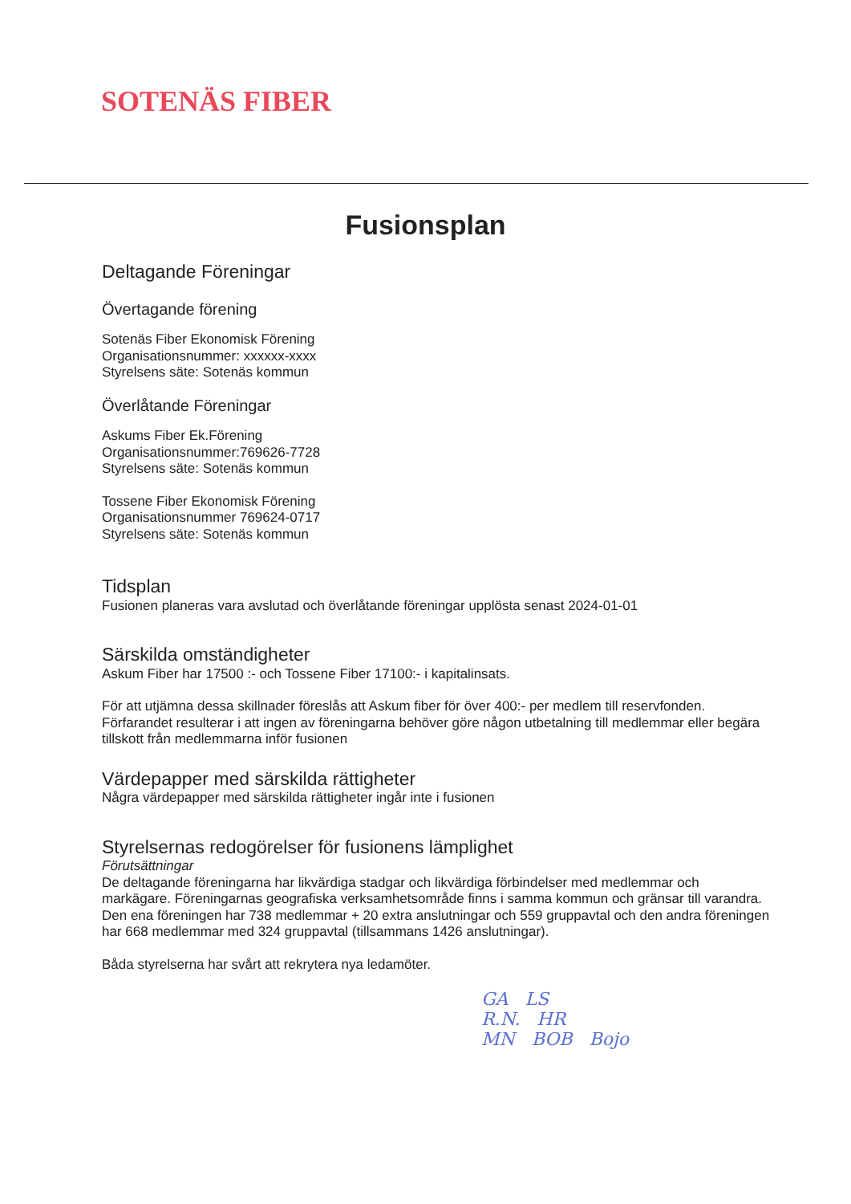SOTENÄS FIBER
Fusionsplan
Deltagande Föreningar
Övertagande förening
Sotenäs Fiber Ekonomisk Förening
Organisationsnummer: xxxxxx-xxxx
Styrelsens säte: Sotenäs kommun
Överlåtande Föreningar
Askums Fiber Ek.Förening
Organisationsnummer:769626-7728
Styrelsens säte: Sotenäs kommun
Tossene Fiber Ekonomisk Förening
Organisationsnummer 769624-0717
Styrelsens säte: Sotenäs kommun
Tidsplan
Fusionen planeras vara avslutad och överlåtande föreningar upplösta senast 2024-01-01
Särskilda omständigheter
Askum Fiber har 17500 :- och Tossene Fiber 17100:- i kapitalinsats.
För att utjämna dessa skillnader föreslås att Askum fiber för över 400:- per medlem till reservfonden. Förfarandet resulterar i att ingen av föreningarna behöver göre någon utbetalning till medlemmar eller begära tillskott från medlemmarna inför fusionen
Värdepapper med särskilda rättigheter
Några värdepapper med särskilda rättigheter ingår inte i fusionen
Styrelsernas redogörelser för fusionens lämplighet
Förutsättningar
De deltagande föreningarna har likvärdiga stadgar och likvärdiga förbindelser med medlemmar och markägare. Föreningarnas geografiska verksamhetsområde finns i samma kommun och gränsar till varandra. Den ena föreningen har 738 medlemmar + 20 extra anslutningar och 559 gruppavtal och den andra föreningen har 668 medlemmar med 324 gruppavtal (tillsammans 1426 anslutningar).
Båda styrelserna har svårt att rekrytera nya ledamöter.
GA LS
R.N. HR
MN BOB Bojo